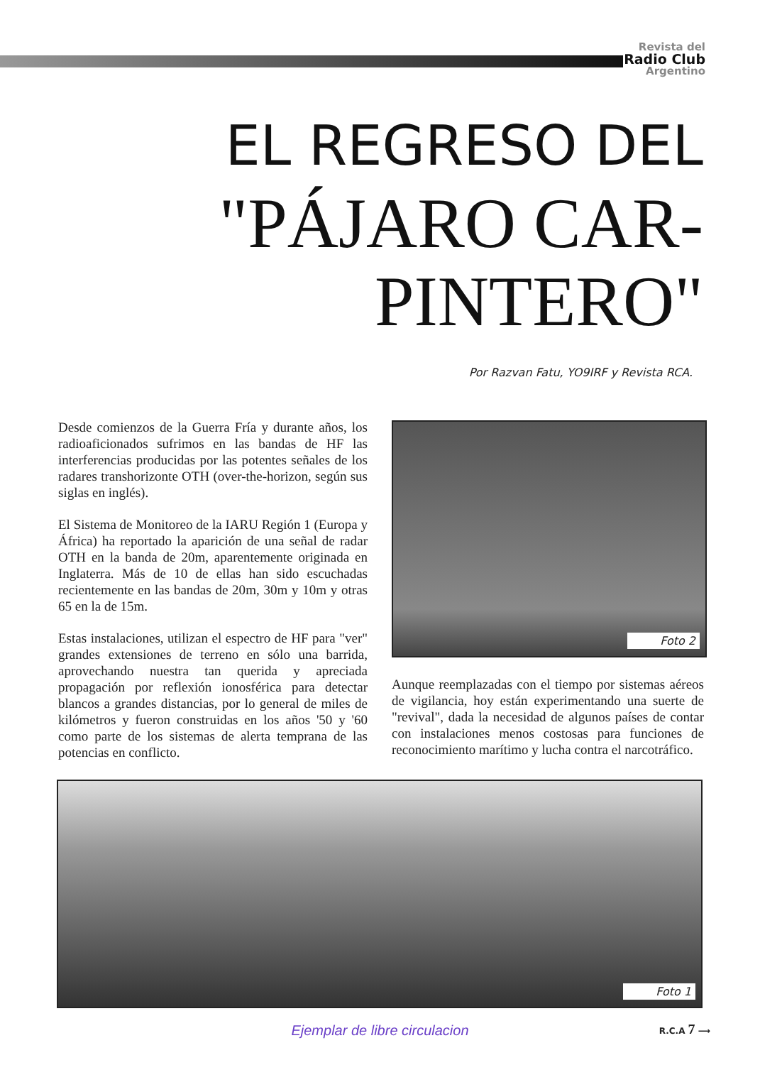Revista del
Radio Club
Argentino
EL REGRESO DEL
"PÁJARO CAR-
PINTERO"
Por Razvan Fatu, YO9IRF y Revista RCA.
Desde comienzos de la Guerra Fría y durante años, los radioaficionados sufrimos en las bandas de HF las interferencias producidas por las potentes señales de los radares transhorizonte OTH (over-the-horizon, según sus siglas en inglés).
El Sistema de Monitoreo de la IARU Región 1 (Europa y África) ha reportado la aparición de una señal de radar OTH en la banda de 20m, aparentemente originada en Inglaterra. Más de 10 de ellas han sido escuchadas recientemente en las bandas de 20m, 30m y 10m y otras 65 en la de 15m.
Estas instalaciones, utilizan el espectro de HF para "ver" grandes extensiones de terreno en sólo una barrida, aprovechando nuestra tan querida y apreciada propagación por reflexión ionosférica para detectar blancos a grandes distancias, por lo general de miles de kilómetros y fueron construidas en los años '50 y '60 como parte de los sistemas de alerta temprana de las potencias en conflicto.
Foto 2
Aunque reemplazadas con el tiempo por sistemas aéreos de vigilancia, hoy están experimentando una suerte de "revival", dada la necesidad de algunos países de contar con instalaciones menos costosas para funciones de reconocimiento marítimo y lucha contra el narcotráfico.
Foto 1
Ejemplar de libre circulacion R.C.A 7 ⟶